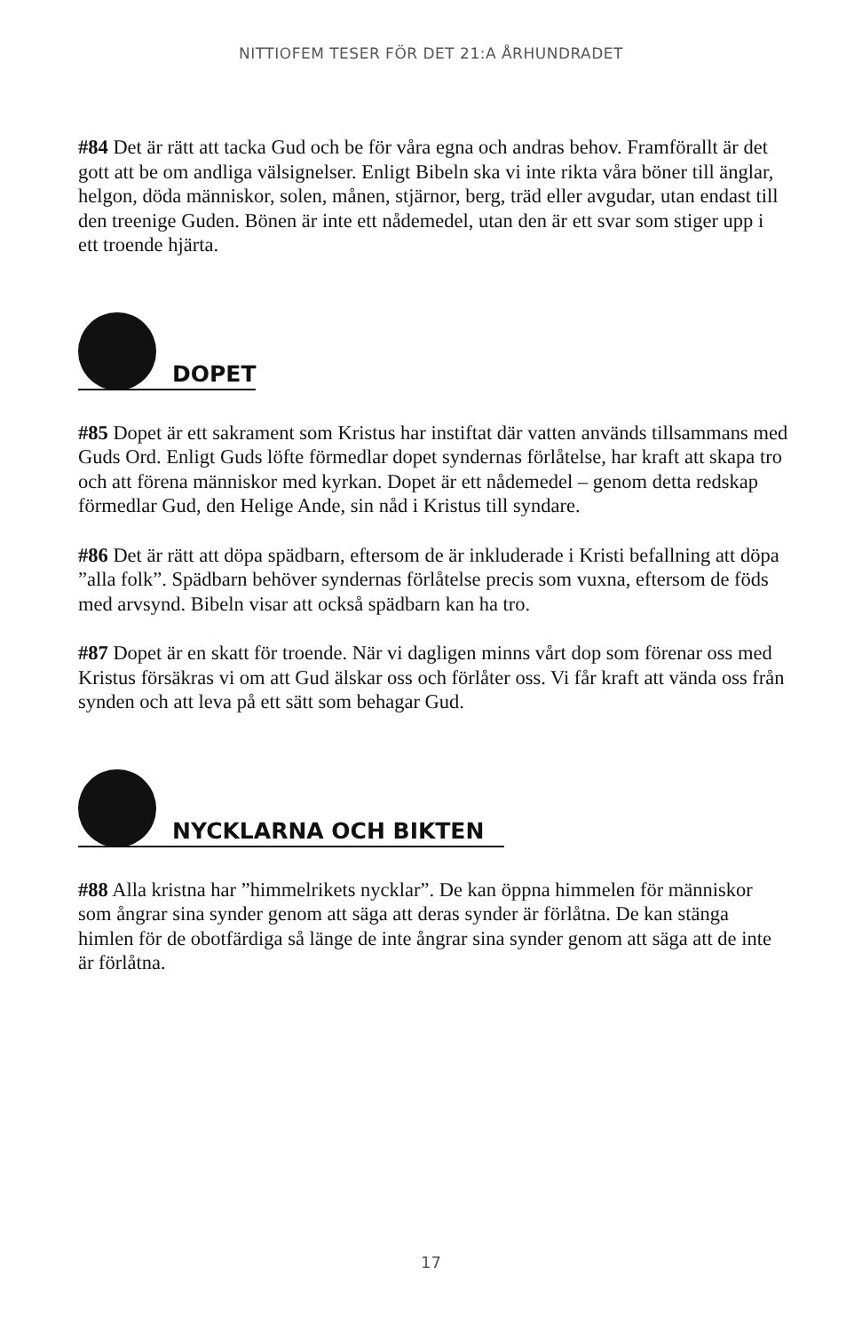NITTIOFEM TESER FÖR DET 21:A ÅRHUNDRADET
#84 Det är rätt att tacka Gud och be för våra egna och andras behov. Framförallt är det gott att be om andliga välsignelser. Enligt Bibeln ska vi inte rikta våra böner till änglar, helgon, döda människor, solen, månen, stjärnor, berg, träd eller avgudar, utan endast till den treenige Guden. Bönen är inte ett nådemedel, utan den är ett svar som stiger upp i ett troende hjärta.
DOPET
#85 Dopet är ett sakrament som Kristus har instiftat där vatten används tillsammans med Guds Ord. Enligt Guds löfte förmedlar dopet syndernas förlåtelse, har kraft att skapa tro och att förena människor med kyrkan. Dopet är ett nådemedel – genom detta redskap förmedlar Gud, den Helige Ande, sin nåd i Kristus till syndare.
#86 Det är rätt att döpa spädbarn, eftersom de är inkluderade i Kristi befallning att döpa ”alla folk”. Spädbarn behöver syndernas förlåtelse precis som vuxna, eftersom de föds med arvsynd. Bibeln visar att också spädbarn kan ha tro.
#87 Dopet är en skatt för troende. När vi dagligen minns vårt dop som förenar oss med Kristus försäkras vi om att Gud älskar oss och förlåter oss. Vi får kraft att vända oss från synden och att leva på ett sätt som behagar Gud.
NYCKLARNA OCH BIKTEN
#88 Alla kristna har ”himmelrikets nycklar”. De kan öppna himmelen för människor som ångrar sina synder genom att säga att deras synder är förlåtna. De kan stänga himlen för de obotfärdiga så länge de inte ångrar sina synder genom att säga att de inte är förlåtna.
17